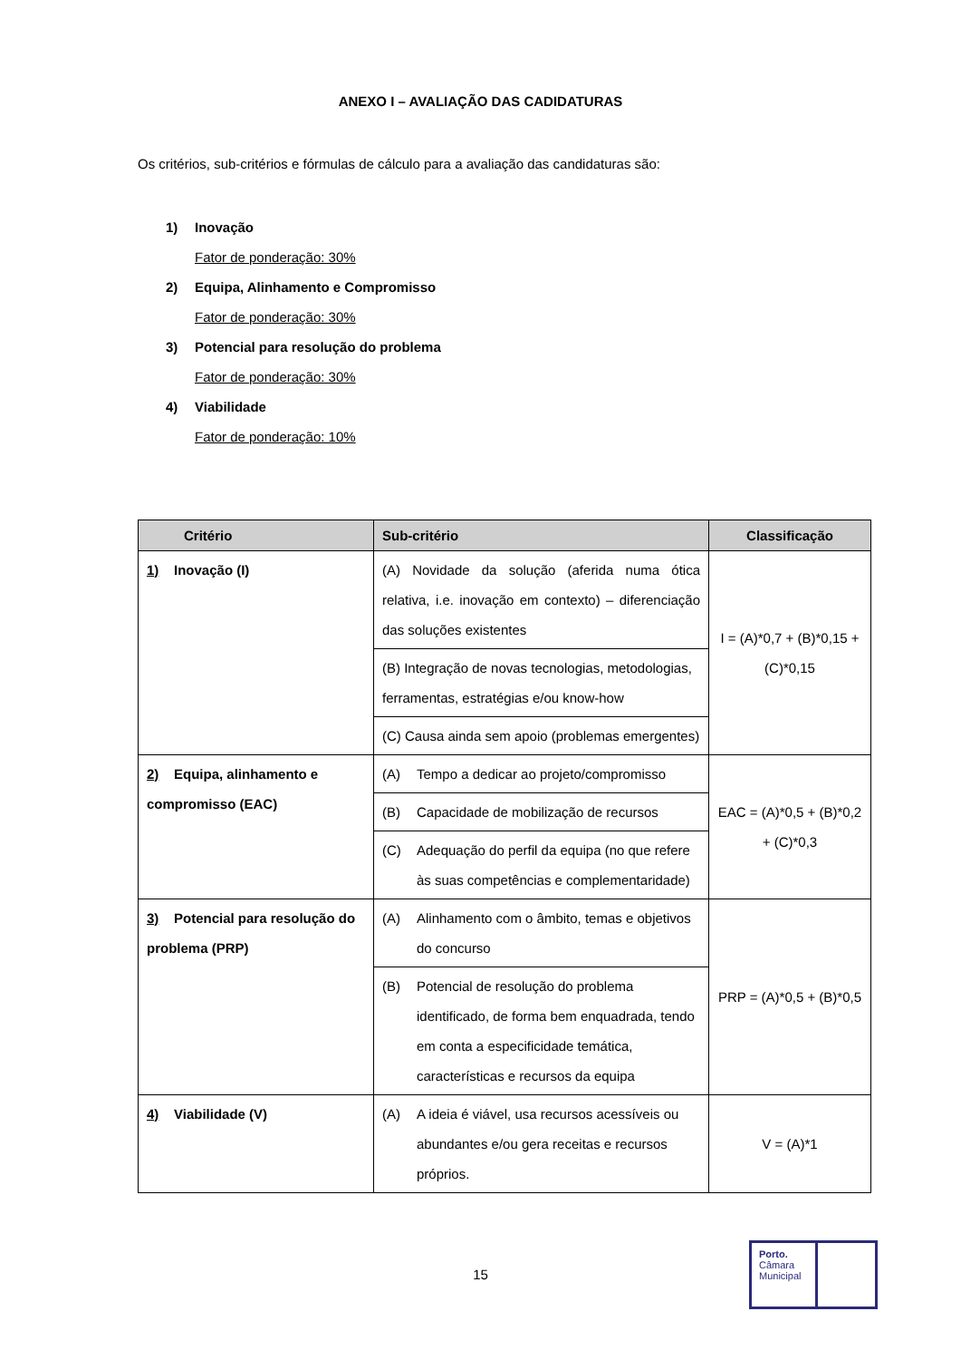ANEXO I – AVALIAÇÃO DAS CADIDATURAS
Os critérios, sub-critérios e fórmulas de cálculo para a avaliação das candidaturas são:
1) Inovação
Fator de ponderação: 30%
2) Equipa, Alinhamento e Compromisso
Fator de ponderação: 30%
3) Potencial para resolução do problema
Fator de ponderação: 30%
4) Viabilidade
Fator de ponderação: 10%
| Critério | Sub-critério | Classificação |
| --- | --- | --- |
| 1) Inovação (I) | (A) Novidade da solução (aferida numa ótica relativa, i.e. inovação em contexto) – diferenciação das soluções existentes | I = (A)*0,7 + (B)*0,15 + (C)*0,15 |
| | (B) Integração de novas tecnologias, metodologias, ferramentas, estratégias e/ou know-how | |
| | (C) Causa ainda sem apoio (problemas emergentes) | |
| 2) Equipa, alinhamento e compromisso (EAC) | (A) Tempo a dedicar ao projeto/compromisso | EAC = (A)*0,5 + (B)*0,2 + (C)*0,3 |
| | (B) Capacidade de mobilização de recursos | |
| | (C) Adequação do perfil da equipa (no que refere às suas competências e complementaridade) | |
| 3) Potencial para resolução do problema (PRP) | (A) Alinhamento com o âmbito, temas e objetivos do concurso | PRP = (A)*0,5 + (B)*0,5 |
| | (B) Potencial de resolução do problema identificado, de forma bem enquadrada, tendo em conta a especificidade temática, características e recursos da equipa | |
| 4) Viabilidade (V) | (A) A ideia é viável, usa recursos acessíveis ou abundantes e/ou gera receitas e recursos próprios. | V = (A)*1 |
15
Porto.
Câmara
Municipal